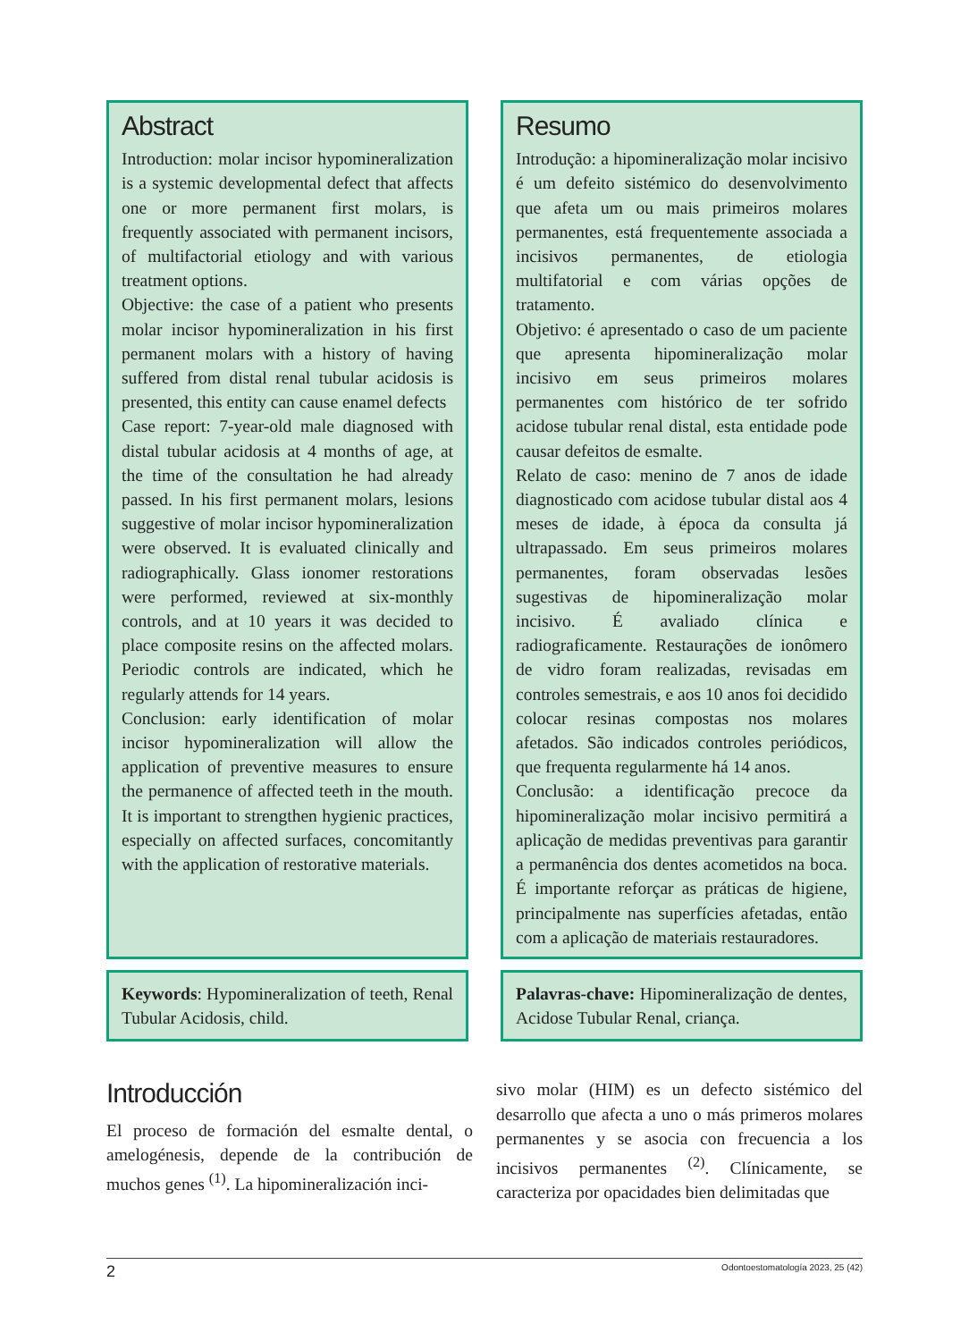Abstract
Introduction: molar incisor hypomineralization is a systemic developmental defect that affects one or more permanent first molars, is frequently associated with permanent incisors, of multifactorial etiology and with various treatment options.
Objective: the case of a patient who presents molar incisor hypomineralization in his first permanent molars with a history of having suffered from distal renal tubular acidosis is presented, this entity can cause enamel defects
Case report: 7-year-old male diagnosed with distal tubular acidosis at 4 months of age, at the time of the consultation he had already passed. In his first permanent molars, lesions suggestive of molar incisor hypomineralization were observed. It is evaluated clinically and radiographically. Glass ionomer restorations were performed, reviewed at six-monthly controls, and at 10 years it was decided to place composite resins on the affected molars. Periodic controls are indicated, which he regularly attends for 14 years.
Conclusion: early identification of molar incisor hypomineralization will allow the application of preventive measures to ensure the permanence of affected teeth in the mouth. It is important to strengthen hygienic practices, especially on affected surfaces, concomitantly with the application of restorative materials.
Resumo
Introdução: a hipomineralização molar incisivo é um defeito sistémico do desenvolvimento que afeta um ou mais primeiros molares permanentes, está frequentemente associada a incisivos permanentes, de etiologia multifatorial e com várias opções de tratamento.
Objetivo: é apresentado o caso de um paciente que apresenta hipomineralização molar incisivo em seus primeiros molares permanentes com histórico de ter sofrido acidose tubular renal distal, esta entidade pode causar defeitos de esmalte.
Relato de caso: menino de 7 anos de idade diagnosticado com acidose tubular distal aos 4 meses de idade, à época da consulta já ultrapassado. Em seus primeiros molares permanentes, foram observadas lesões sugestivas de hipomineralização molar incisivo. É avaliado clínica e radiograficamente. Restaurações de ionômero de vidro foram realizadas, revisadas em controles semestrais, e aos 10 anos foi decidido colocar resinas compostas nos molares afetados. São indicados controles periódicos, que frequenta regularmente há 14 anos.
Conclusão: a identificação precoce da hipomineralização molar incisivo permitirá a aplicação de medidas preventivas para garantir a permanência dos dentes acometidos na boca. É importante reforçar as práticas de higiene, principalmente nas superfícies afetadas, então com a aplicação de materiais restauradores.
Keywords: Hypomineralization of teeth, Renal Tubular Acidosis, child.
Palavras-chave: Hipomineralização de dentes, Acidose Tubular Renal, criança.
Introducción
El proceso de formación del esmalte dental, o amelogénesis, depende de la contribución de muchos genes <sup>(1)</sup>. La hipomineralización inci-
sivo molar (HIM) es un defecto sistémico del desarrollo que afecta a uno o más primeros molares permanentes y se asocia con frecuencia a los incisivos permanentes <sup>(2)</sup>. Clínicamente, se caracteriza por opacidades bien delimitadas que
2 Odontoestomatología 2023, 25 (42)